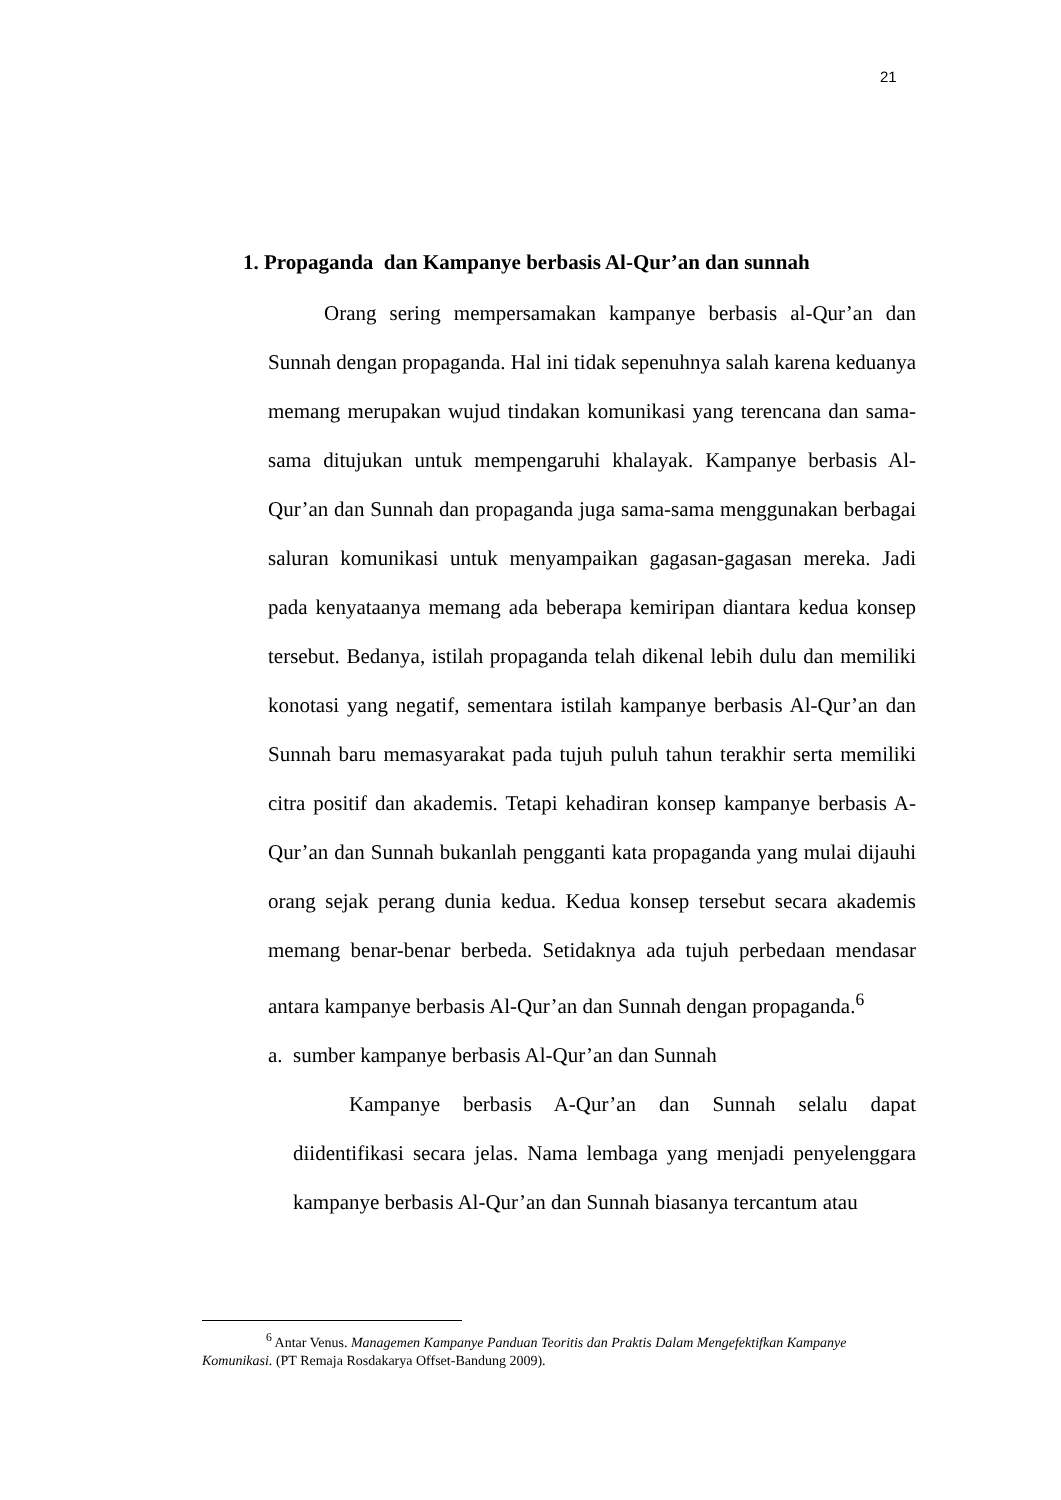21
1. Propaganda dan Kampanye berbasis Al-Qur’an dan sunnah
Orang sering mempersamakan kampanye berbasis al-Qur’an dan Sunnah dengan propaganda. Hal ini tidak sepenuhnya salah karena keduanya memang merupakan wujud tindakan komunikasi yang terencana dan sama-sama ditujukan untuk mempengaruhi khalayak. Kampanye berbasis Al-Qur’an dan Sunnah dan propaganda juga sama-sama menggunakan berbagai saluran komunikasi untuk menyampaikan gagasan-gagasan mereka. Jadi pada kenyataanya memang ada beberapa kemiripan diantara kedua konsep tersebut. Bedanya, istilah propaganda telah dikenal lebih dulu dan memiliki konotasi yang negatif, sementara istilah kampanye berbasis Al-Qur’an dan Sunnah baru memasyarakat pada tujuh puluh tahun terakhir serta memiliki citra positif dan akademis. Tetapi kehadiran konsep kampanye berbasis A-Qur’an dan Sunnah bukanlah pengganti kata propaganda yang mulai dijauhi orang sejak perang dunia kedua. Kedua konsep tersebut secara akademis memang benar-benar berbeda. Setidaknya ada tujuh perbedaan mendasar antara kampanye berbasis Al-Qur’an dan Sunnah dengan propaganda.<sup>6</sup>
a. sumber kampanye berbasis Al-Qur’an dan Sunnah
Kampanye berbasis A-Qur’an dan Sunnah selalu dapat diidentifikasi secara jelas. Nama lembaga yang menjadi penyelenggara kampanye berbasis Al-Qur’an dan Sunnah biasanya tercantum atau
<sup>6</sup> Antar Venus. Managemen Kampanye Panduan Teoritis dan Praktis Dalam Mengefektifkan Kampanye Komunikasi. (PT Remaja Rosdakarya Offset-Bandung 2009).